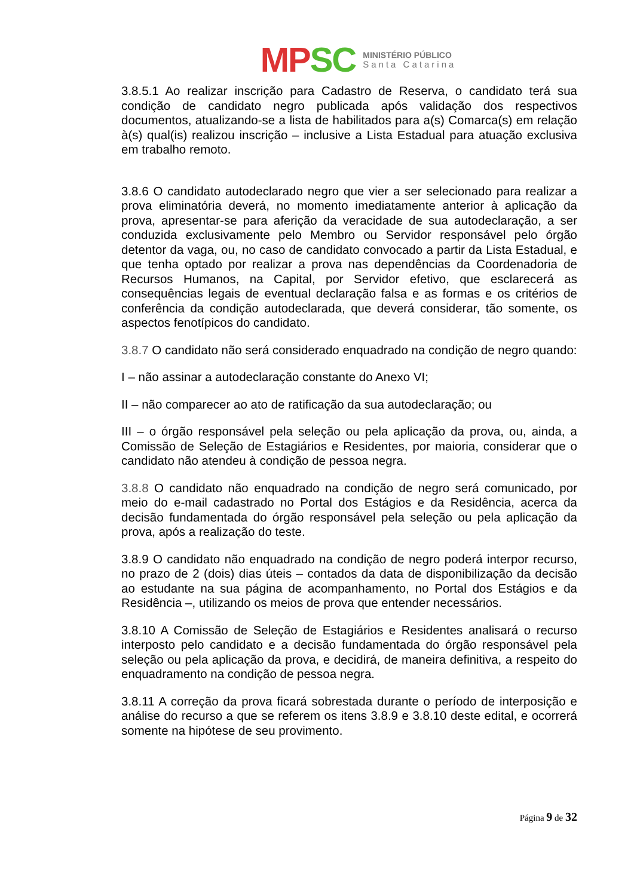MP SC
MINISTÉRIO PÚBLICO
Santa Catarina
3.8.5.1 Ao realizar inscrição para Cadastro de Reserva, o candidato terá sua condição de candidato negro publicada após validação dos respectivos documentos, atualizando-se a lista de habilitados para a(s) Comarca(s) em relação à(s) qual(is) realizou inscrição – inclusive a Lista Estadual para atuação exclusiva em trabalho remoto.
3.8.6 O candidato autodeclarado negro que vier a ser selecionado para realizar a prova eliminatória deverá, no momento imediatamente anterior à aplicação da prova, apresentar-se para aferição da veracidade de sua autodeclaração, a ser conduzida exclusivamente pelo Membro ou Servidor responsável pelo órgão detentor da vaga, ou, no caso de candidato convocado a partir da Lista Estadual, e que tenha optado por realizar a prova nas dependências da Coordenadoria de Recursos Humanos, na Capital, por Servidor efetivo, que esclarecerá as consequências legais de eventual declaração falsa e as formas e os critérios de conferência da condição autodeclarada, que deverá considerar, tão somente, os aspectos fenotípicos do candidato.
3.8.7 O candidato não será considerado enquadrado na condição de negro quando:
I – não assinar a autodeclaração constante do Anexo VI;
II – não comparecer ao ato de ratificação da sua autodeclaração; ou
III – o órgão responsável pela seleção ou pela aplicação da prova, ou, ainda, a Comissão de Seleção de Estagiários e Residentes, por maioria, considerar que o candidato não atendeu à condição de pessoa negra.
3.8.8 O candidato não enquadrado na condição de negro será comunicado, por meio do e-mail cadastrado no Portal dos Estágios e da Residência, acerca da decisão fundamentada do órgão responsável pela seleção ou pela aplicação da prova, após a realização do teste.
3.8.9 O candidato não enquadrado na condição de negro poderá interpor recurso, no prazo de 2 (dois) dias úteis – contados da data de disponibilização da decisão ao estudante na sua página de acompanhamento, no Portal dos Estágios e da Residência –, utilizando os meios de prova que entender necessários.
3.8.10 A Comissão de Seleção de Estagiários e Residentes analisará o recurso interposto pelo candidato e a decisão fundamentada do órgão responsável pela seleção ou pela aplicação da prova, e decidirá, de maneira definitiva, a respeito do enquadramento na condição de pessoa negra.
3.8.11 A correção da prova ficará sobrestada durante o período de interposição e análise do recurso a que se referem os itens 3.8.9 e 3.8.10 deste edital, e ocorrerá somente na hipótese de seu provimento.
Página 9 de 32